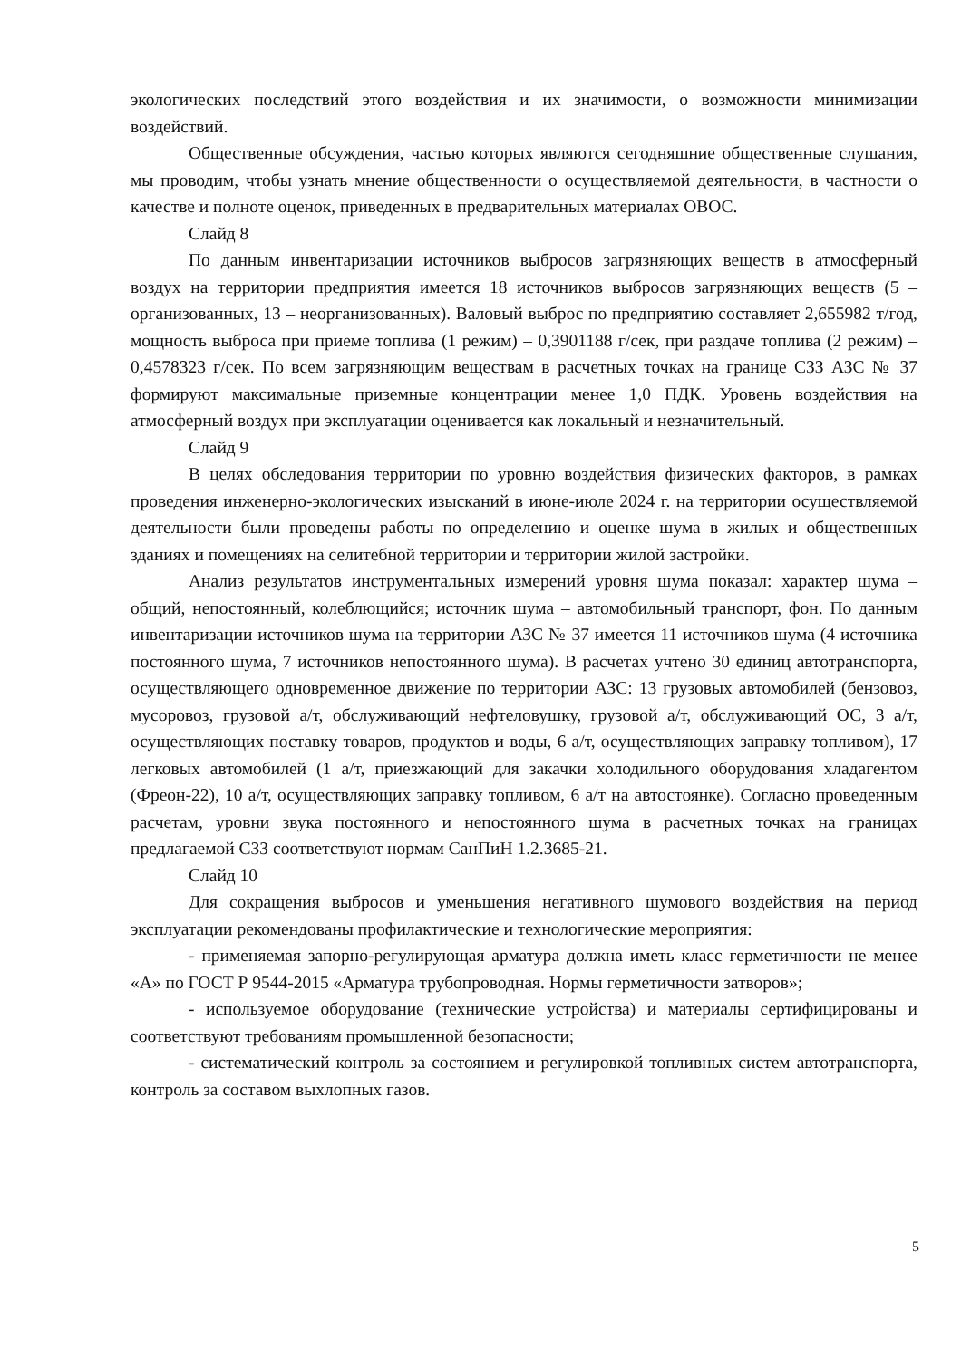экологических последствий этого воздействия и их значимости, о возможности минимизации воздействий.
Общественные обсуждения, частью которых являются сегодняшние общественные слушания, мы проводим, чтобы узнать мнение общественности о осуществляемой деятельности, в частности о качестве и полноте оценок, приведенных в предварительных материалах ОВОС.
Слайд 8
По данным инвентаризации источников выбросов загрязняющих веществ в атмосферный воздух на территории предприятия имеется 18 источников выбросов загрязняющих веществ (5 – организованных, 13 – неорганизованных). Валовый выброс по предприятию составляет 2,655982 т/год, мощность выброса при приеме топлива (1 режим) – 0,3901188 г/сек, при раздаче топлива (2 режим) – 0,4578323 г/сек. По всем загрязняющим веществам в расчетных точках на границе СЗЗ АЗС № 37 формируют максимальные приземные концентрации менее 1,0 ПДК. Уровень воздействия на атмосферный воздух при эксплуатации оценивается как локальный и незначительный.
Слайд 9
В целях обследования территории по уровню воздействия физических факторов, в рамках проведения инженерно-экологических изысканий в июне-июле 2024 г. на территории осуществляемой деятельности были проведены работы по определению и оценке шума в жилых и общественных зданиях и помещениях на селитебной территории и территории жилой застройки.
Анализ результатов инструментальных измерений уровня шума показал: характер шума – общий, непостоянный, колеблющийся; источник шума – автомобильный транспорт, фон. По данным инвентаризации источников шума на территории АЗС № 37 имеется 11 источников шума (4 источника постоянного шума, 7 источников непостоянного шума). В расчетах учтено 30 единиц автотранспорта, осуществляющего одновременное движение по территории АЗС: 13 грузовых автомобилей (бензовоз, мусоровоз, грузовой а/т, обслуживающий нефтеловушку, грузовой а/т, обслуживающий ОС, 3 а/т, осуществляющих поставку товаров, продуктов и воды, 6 а/т, осуществляющих заправку топливом), 17 легковых автомобилей (1 а/т, приезжающий для закачки холодильного оборудования хладагентом (Фреон-22), 10 а/т, осуществляющих заправку топливом, 6 а/т на автостоянке). Согласно проведенным расчетам, уровни звука постоянного и непостоянного шума в расчетных точках на границах предлагаемой СЗЗ соответствуют нормам СанПиН 1.2.3685-21.
Слайд 10
Для сокращения выбросов и уменьшения негативного шумового воздействия на период эксплуатации рекомендованы профилактические и технологические мероприятия:
- применяемая запорно-регулирующая арматура должна иметь класс герметичности не менее «А» по ГОСТ Р 9544-2015 «Арматура трубопроводная. Нормы герметичности затворов»;
- используемое оборудование (технические устройства) и материалы сертифицированы и соответствуют требованиям промышленной безопасности;
- систематический контроль за состоянием и регулировкой топливных систем автотранспорта, контроль за составом выхлопных газов.
5